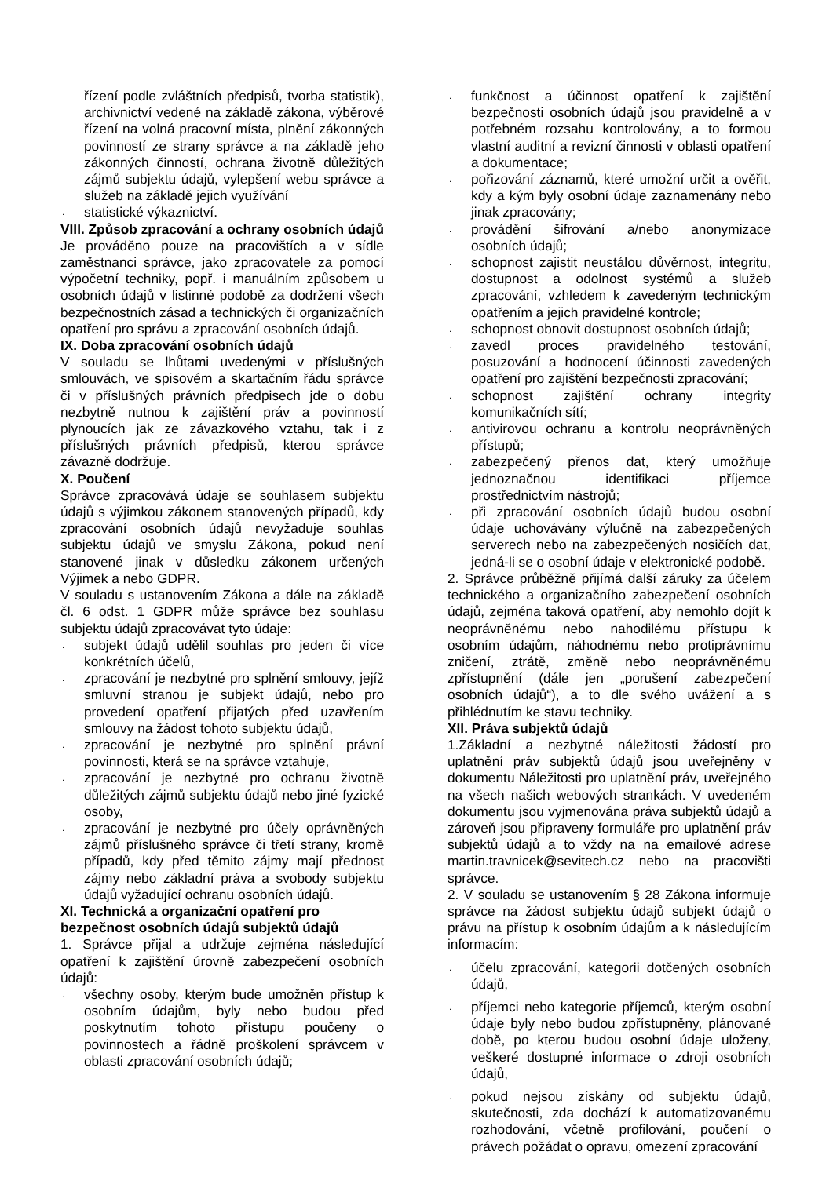řízení podle zvláštních předpisů, tvorba statistik), archivnictví vedené na základě zákona, výběrové řízení na volná pracovní místa, plnění zákonných povinností ze strany správce a na základě jeho zákonných činností, ochrana životně důležitých zájmů subjektu údajů, vylepšení webu správce a služeb na základě jejich využívání
. statistické výkaznictví.
VIII. Způsob zpracování a ochrany osobních údajů
Je prováděno pouze na pracovištích a v sídle zaměstnanci správce, jako zpracovatele za pomocí výpočetní techniky, popř. i manuálním způsobem u osobních údajů v listinné podobě za dodržení všech bezpečnostních zásad a technických či organizačních opatření pro správu a zpracování osobních údajů.
IX. Doba zpracování osobních údajů
V souladu se lhůtami uvedenými v příslušných smlouvách, ve spisovém a skartačním řádu správce či v příslušných právních předpisech jde o dobu nezbytně nutnou k zajištění práv a povinností plynoucích jak ze závazkového vztahu, tak i z příslušných právních předpisů, kterou správce závazně dodržuje.
X. Poučení
Správce zpracovává údaje se souhlasem subjektu údajů s výjimkou zákonem stanovených případů, kdy zpracování osobních údajů nevyžaduje souhlas subjektu údajů ve smyslu Zákona, pokud není stanovené jinak v důsledku zákonem určených Výjimek a nebo GDPR.
V souladu s ustanovením Zákona a dále na základě čl. 6 odst. 1 GDPR může správce bez souhlasu subjektu údajů zpracovávat tyto údaje:
. subjekt údajů udělil souhlas pro jeden či více konkrétních účelů,
. zpracování je nezbytné pro splnění smlouvy, jejíž smluvní stranou je subjekt údajů, nebo pro provedení opatření přijatých před uzavřením smlouvy na žádost tohoto subjektu údajů,
. zpracování je nezbytné pro splnění právní povinnosti, která se na správce vztahuje,
. zpracování je nezbytné pro ochranu životně důležitých zájmů subjektu údajů nebo jiné fyzické osoby,
. zpracování je nezbytné pro účely oprávněných zájmů příslušného správce či třetí strany, kromě případů, kdy před těmito zájmy mají přednost zájmy nebo základní práva a svobody subjektu údajů vyžadující ochranu osobních údajů.
XI. Technická a organizační opatření pro bezpečnost osobních údajů subjektů údajů
1. Správce přijal a udržuje zejména následující opatření k zajištění úrovně zabezpečení osobních údajů:
. všechny osoby, kterým bude umožněn přístup k osobním údajům, byly nebo budou před poskytnutím tohoto přístupu poučeny o povinnostech a řádně proškolení správcem v oblasti zpracování osobních údajů;
. funkčnost a účinnost opatření k zajištění bezpečnosti osobních údajů jsou pravidelně a v potřebném rozsahu kontrolovány, a to formou vlastní auditní a revizní činnosti v oblasti opatření a dokumentace;
. pořizování záznamů, které umožní určit a ověřit, kdy a kým byly osobní údaje zaznamenány nebo jinak zpracovány;
. provádění šifrování a/nebo anonymizace osobních údajů;
. schopnost zajistit neustálou důvěrnost, integritu, dostupnost a odolnost systémů a služeb zpracování, vzhledem k zavedeným technickým opatřením a jejich pravidelné kontrole;
. schopnost obnovit dostupnost osobních údajů;
. zavedl proces pravidelného testování, posuzování a hodnocení účinnosti zavedených opatření pro zajištění bezpečnosti zpracování;
. schopnost zajištění ochrany integrity komunikačních sítí;
. antivirovou ochranu a kontrolu neoprávněných přístupů;
. zabezpečený přenos dat, který umožňuje jednoznačnou identifikaci příjemce prostřednictvím nástrojů;
. při zpracování osobních údajů budou osobní údaje uchovávány výlučně na zabezpečených serverech nebo na zabezpečených nosičích dat, jedná-li se o osobní údaje v elektronické podobě.
2. Správce průběžně přijímá další záruky za účelem technického a organizačního zabezpečení osobních údajů, zejména taková opatření, aby nemohlo dojít k neoprávněnému nebo nahodilému přístupu k osobním údajům, náhodnému nebo protiprávnímu zničení, ztrátě, změně nebo neoprávněnému zpřístupnění (dále jen „porušení zabezpečení osobních údajů“), a to dle svého uvážení a s přihlédnutím ke stavu techniky.
XII. Práva subjektů údajů
1.Základní a nezbytné náležitosti žádostí pro uplatnění práv subjektů údajů jsou uveřejněny v dokumentu Náležitosti pro uplatnění práv, uveřejného na všech našich webových strankách. V uvedeném dokumentu jsou vyjmenována práva subjektů údajů a zároveň jsou připraveny formuláře pro uplatnění práv subjektů údajů a to vždy na na emailové adrese martin.travnicek@sevitech.cz nebo na pracovišti správce.
2. V souladu se ustanovením § 28 Zákona informuje správce na žádost subjektu údajů subjekt údajů o právu na přístup k osobním údajům a k následujícím informacím:
. účelu zpracování, kategorii dotčených osobních údajů,
. příjemci nebo kategorie příjemců, kterým osobní údaje byly nebo budou zpřístupněny, plánované době, po kterou budou osobní údaje uloženy, veškeré dostupné informace o zdroji osobních údajů,
. pokud nejsou získány od subjektu údajů, skutečnosti, zda dochází k automatizovanému rozhodování, včetně profilování, poučení o právech požádat o opravu, omezení zpracování